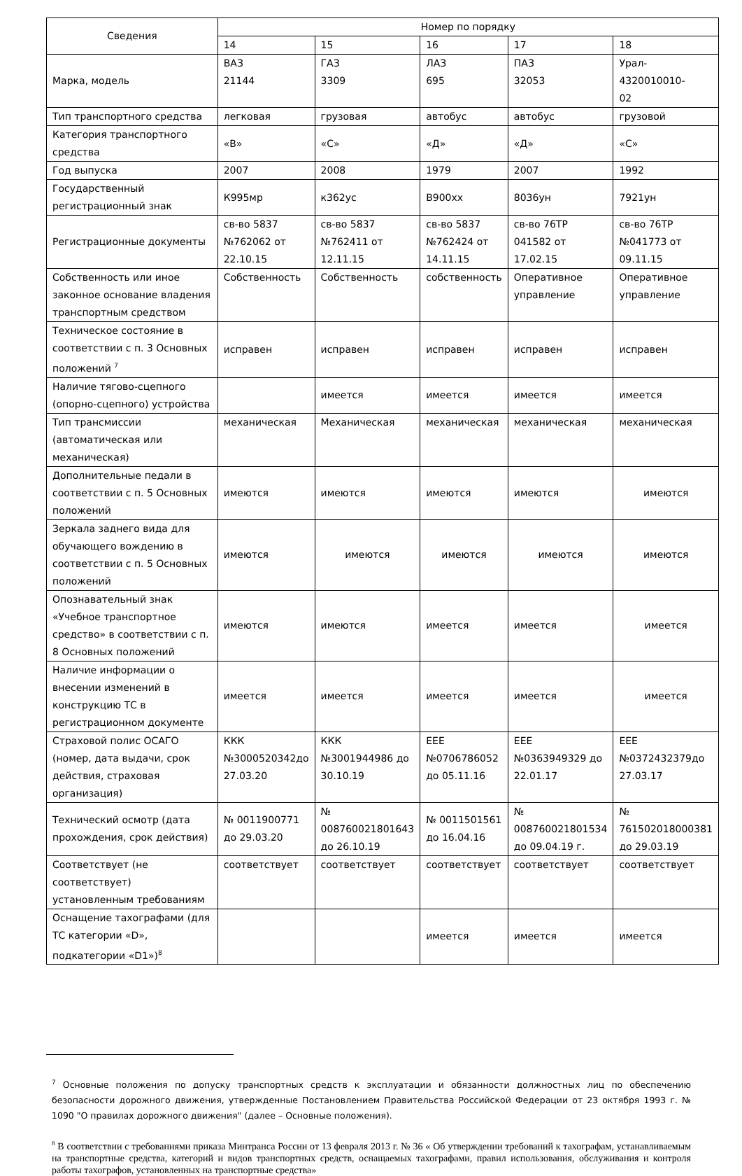| Сведения | Номер по порядку | | | | |
| --- | --- | --- | --- | --- | --- |
| | 14 | 15 | 16 | 17 | 18 |
| Марка, модель | ВАЗ 21144 | ГАЗ 3309 | ЛАЗ 695 | ПАЗ 32053 | Урал- 4320010010- 02 |
| Тип транспортного средства | легковая | грузовая | автобус | автобус | грузовой |
| Категория транспортного средства | «В» | «С» | «Д» | «Д» | «С» |
| Год выпуска | 2007 | 2008 | 1979 | 2007 | 1992 |
| Государственный регистрационный знак | К995мр | к362ус | В900хх | 8036ун | 7921ун |
| Регистрационные документы | св-во 5837 №762062 от 22.10.15 | св-во 5837 №762411 от 12.11.15 | св-во 5837 №762424 от 14.11.15 | св-во 76ТР 041582 от 17.02.15 | св-во 76ТР №041773 от 09.11.15 |
| Собственность или иное законное основание владения транспортным средством | Собственность | Собственность | собственность | Оперативное управление | Оперативное управление |
| Техническое состояние в соответствии с п. 3 Основных положений <sup>7</sup> | исправен | исправен | исправен | исправен | исправен |
| Наличие тягово-сцепного (опорно-сцепного) устройства | | имеется | имеется | имеется | имеется |
| Тип трансмиссии (автоматическая или механическая) | механическая | Механическая | механическая | механическая | механическая |
| Дополнительные педали в соответствии с п. 5 Основных положений | имеются | имеются | имеются | имеются | имеются |
| Зеркала заднего вида для обучающего вождению в соответствии с п. 5 Основных положений | имеются | имеются | имеются | имеются | имеются |
| Опознавательный знак «Учебное транспортное средство» в соответствии с п. 8 Основных положений | имеются | имеются | имеется | имеется | имеется |
| Наличие информации о внесении изменений в конструкцию ТС в регистрационном документе | имеется | имеется | имеется | имеется | имеется |
| Страховой полис ОСАГО (номер, дата выдачи, срок действия, страховая организация) | ККК №3000520342до 27.03.20 | ККК №3001944986 до 30.10.19 | ЕЕЕ №0706786052 до 05.11.16 | ЕЕЕ №0363949329 до 22.01.17 | ЕЕЕ №0372432379до 27.03.17 |
| Технический осмотр (дата прохождения, срок действия) | № 0011900771 до 29.03.20 | № 008760021801643 до 26.10.19 | № 0011501561 до 16.04.16 | № 008760021801534 до 09.04.19 г. | № 761502018000381 до 29.03.19 |
| Соответствует (не соответствует) установленным требованиям | соответствует | соответствует | соответствует | соответствует | соответствует |
| Оснащение тахографами (для ТС категории «D», подкатегории «D1»)<sup>8</sup> | | | имеется | имеется | имеется |
<sup>7</sup> Основные положения по допуску транспортных средств к эксплуатации и обязанности должностных лиц по обеспечению безопасности дорожного движения, утвержденные Постановлением Правительства Российской Федерации от 23 октября 1993 г. № 1090 "О правилах дорожного движения" (далее – Основные положения).
<sup>8</sup> В соответствии с требованиями приказа Минтранса России от 13 февраля 2013 г. № 36 « Об утверждении требований к тахографам, устанавливаемым на транспортные средства, категорий и видов транспортных средств, оснащаемых тахографами, правил использования, обслуживания и контроля работы тахографов, установленных на транспортные средства»